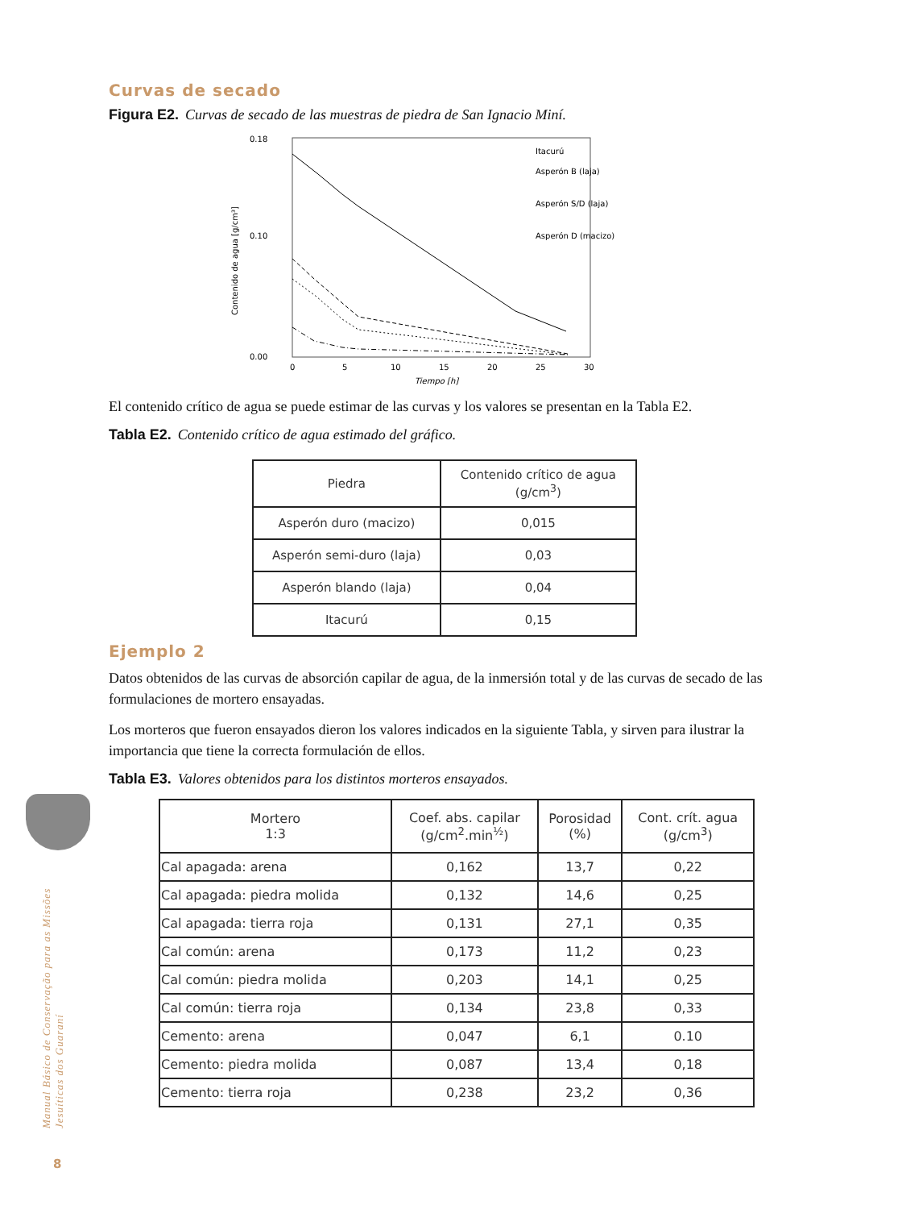Manual Básico de Conservação para as Missões Jesuíticas dos Guaraní
8
Curvas de secado
Figura E2. Curvas de secado de las muestras de piedra de San Ignacio Miní.
0.18
0.10
0.00
0
5
10
15
20
25
30
Tiempo [h]
Contenido de agua [g/cm³]
Itacurú
Asperón B (laja)
Asperón S/D (laja)
Asperón D (macizo)
El contenido crítico de agua se puede estimar de las curvas y los valores se presentan en la Tabla E2.
Tabla E2. Contenido crítico de agua estimado del gráfico.
| Piedra | Contenido crítico de agua (g/cm<sup>3</sup>) |
| --- | --- |
| Asperón duro (macizo) | 0,015 |
| Asperón semi-duro (laja) | 0,03 |
| Asperón blando (laja) | 0,04 |
| Itacurú | 0,15 |
Ejemplo 2
Datos obtenidos de las curvas de absorción capilar de agua, de la inmersión total y de las curvas de secado de las formulaciones de mortero ensayadas.
Los morteros que fueron ensayados dieron los valores indicados en la siguiente Tabla, y sirven para ilustrar la importancia que tiene la correcta formulación de ellos.
Tabla E3. Valores obtenidos para los distintos morteros ensayados.
| Mortero 1:3 | Coef. abs. capilar (g/cm<sup>2</sup>.min<sup>½</sup>) | Porosidad (%) | Cont. crít. agua (g/cm<sup>3</sup>) |
| --- | --- | --- | --- |
| Cal apagada: arena | 0,162 | 13,7 | 0,22 |
| Cal apagada: piedra molida | 0,132 | 14,6 | 0,25 |
| Cal apagada: tierra roja | 0,131 | 27,1 | 0,35 |
| Cal común: arena | 0,173 | 11,2 | 0,23 |
| Cal común: piedra molida | 0,203 | 14,1 | 0,25 |
| Cal común: tierra roja | 0,134 | 23,8 | 0,33 |
| Cemento: arena | 0,047 | 6,1 | 0.10 |
| Cemento: piedra molida | 0,087 | 13,4 | 0,18 |
| Cemento: tierra roja | 0,238 | 23,2 | 0,36 |